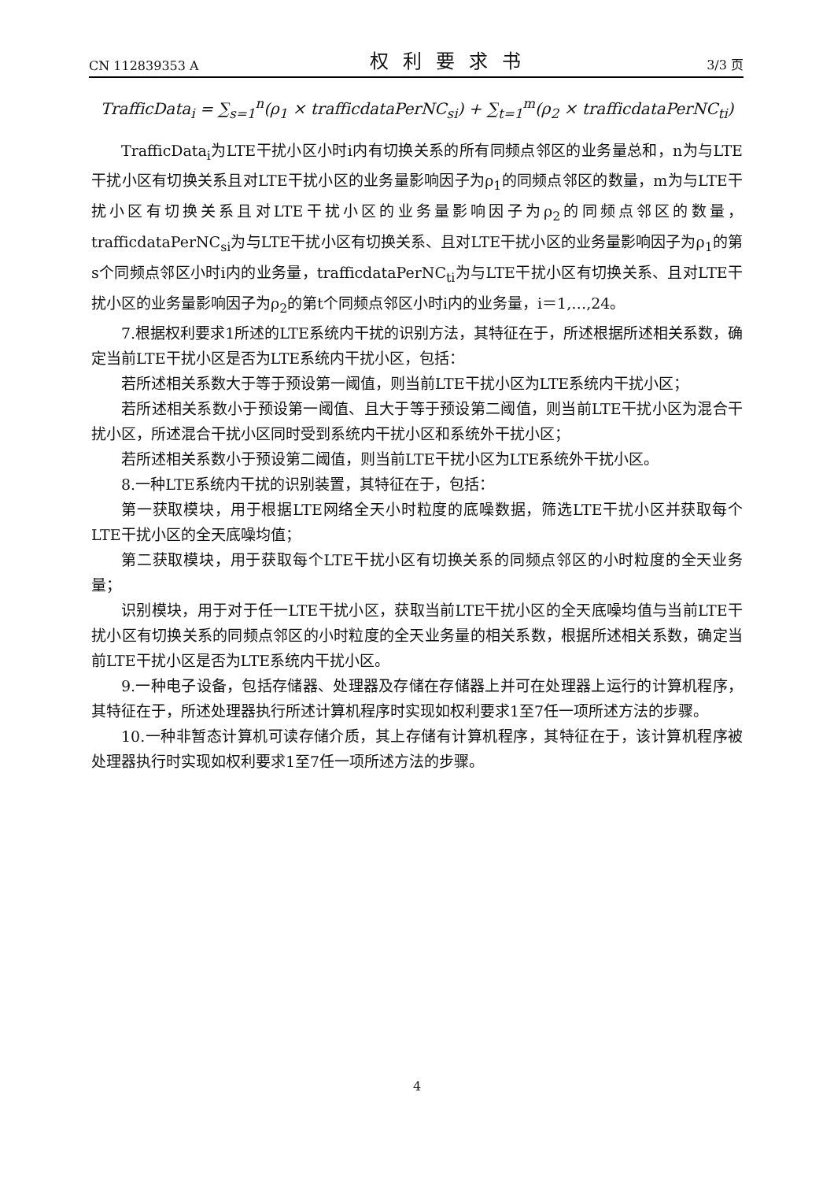CN 112839353 A 权利要求书 3/3 页
TrafficData<sub>i</sub> = ∑<sub>s=1</sub><sup>n</sup>(ρ<sub>1</sub> × trafficdataPerNC<sub>si</sub>) + ∑<sub>t=1</sub><sup>m</sup>(ρ<sub>2</sub> × trafficdataPerNC<sub>ti</sub>)
TrafficData<sub>i</sub>为LTE干扰小区小时i内有切换关系的所有同频点邻区的业务量总和，n为与LTE干扰小区有切换关系且对LTE干扰小区的业务量影响因子为ρ<sub>1</sub>的同频点邻区的数量，m为与LTE干扰小区有切换关系且对LTE干扰小区的业务量影响因子为ρ<sub>2</sub>的同频点邻区的数量，trafficdataPerNC<sub>si</sub>为与LTE干扰小区有切换关系、且对LTE干扰小区的业务量影响因子为ρ<sub>1</sub>的第s个同频点邻区小时i内的业务量，trafficdataPerNC<sub>ti</sub>为与LTE干扰小区有切换关系、且对LTE干扰小区的业务量影响因子为ρ<sub>2</sub>的第t个同频点邻区小时i内的业务量，i＝1,…,24。
7.根据权利要求1所述的LTE系统内干扰的识别方法，其特征在于，所述根据所述相关系数，确定当前LTE干扰小区是否为LTE系统内干扰小区，包括：
若所述相关系数大于等于预设第一阈值，则当前LTE干扰小区为LTE系统内干扰小区；
若所述相关系数小于预设第一阈值、且大于等于预设第二阈值，则当前LTE干扰小区为混合干扰小区，所述混合干扰小区同时受到系统内干扰小区和系统外干扰小区；
若所述相关系数小于预设第二阈值，则当前LTE干扰小区为LTE系统外干扰小区。
8.一种LTE系统内干扰的识别装置，其特征在于，包括：
第一获取模块，用于根据LTE网络全天小时粒度的底噪数据，筛选LTE干扰小区并获取每个LTE干扰小区的全天底噪均值；
第二获取模块，用于获取每个LTE干扰小区有切换关系的同频点邻区的小时粒度的全天业务量；
识别模块，用于对于任一LTE干扰小区，获取当前LTE干扰小区的全天底噪均值与当前LTE干扰小区有切换关系的同频点邻区的小时粒度的全天业务量的相关系数，根据所述相关系数，确定当前LTE干扰小区是否为LTE系统内干扰小区。
9.一种电子设备，包括存储器、处理器及存储在存储器上并可在处理器上运行的计算机程序，其特征在于，所述处理器执行所述计算机程序时实现如权利要求1至7任一项所述方法的步骤。
10.一种非暂态计算机可读存储介质，其上存储有计算机程序，其特征在于，该计算机程序被处理器执行时实现如权利要求1至7任一项所述方法的步骤。
4